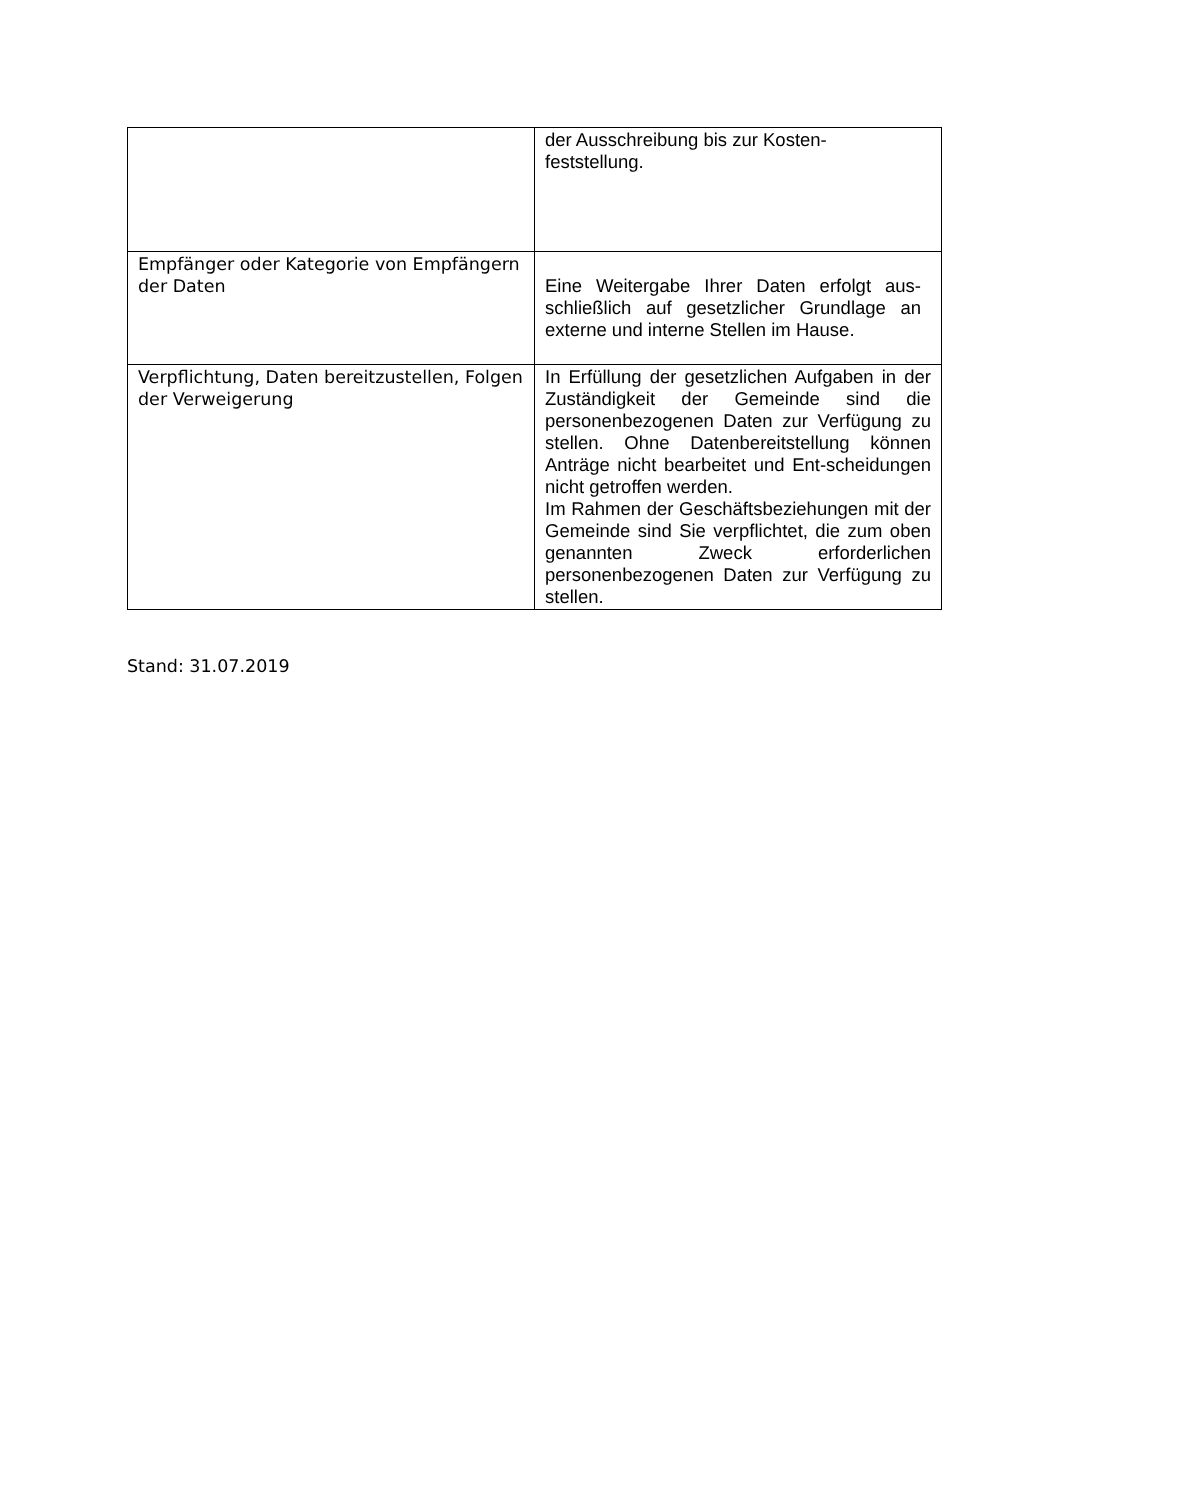| | der Ausschreibung bis zur Kosten- feststellung. |
| Empfänger oder Kategorie von Empfängern der Daten | Eine Weitergabe Ihrer Daten erfolgt aus-schließlich auf gesetzlicher Grundlage an externe und interne Stellen im Hause. |
| Verpflichtung, Daten bereitzustellen, Folgen der Verweigerung | In Erfüllung der gesetzlichen Aufgaben in der Zuständigkeit der Gemeinde sind die personenbezogenen Daten zur Verfügung zu stellen. Ohne Datenbereitstellung können Anträge nicht bearbeitet und Ent-scheidungen nicht getroffen werden. Im Rahmen der Geschäftsbeziehungen mit der Gemeinde sind Sie verpflichtet, die zum oben genannten Zweck erforderlichen personenbezogenen Daten zur Verfügung zu stellen. |
Stand: 31.07.2019